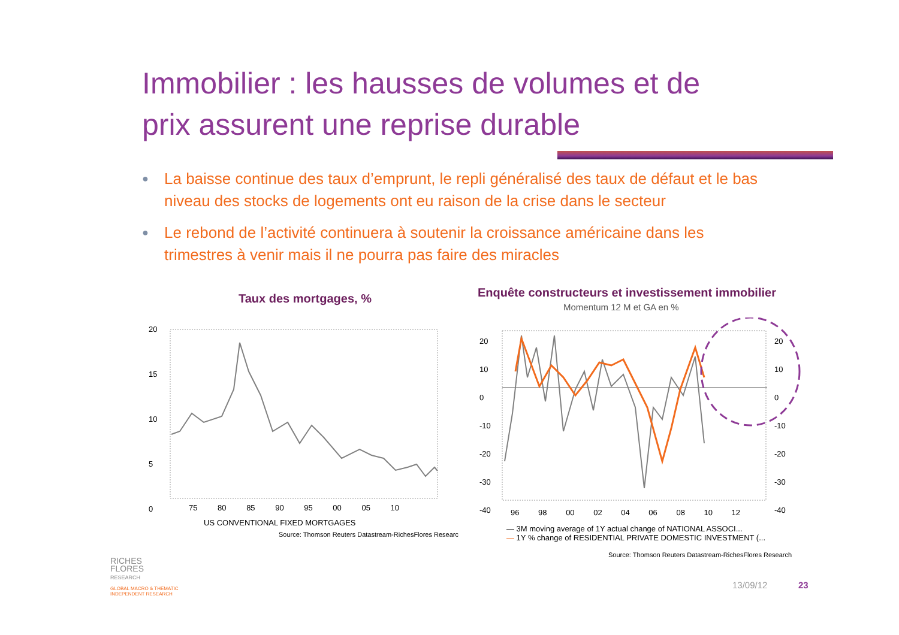Immobilier : les hausses de volumes et de
prix assurent une reprise durable
● La baisse continue des taux d’emprunt, le repli généralisé des taux de défaut et le bas niveau des stocks de logements ont eu raison de la crise dans le secteur
● Le rebond de l’activité continuera à soutenir la croissance américaine dans les trimestres à venir mais il ne pourra pas faire des miracles
Taux des mortgages, %
20
15
10
5
0
75 80 85 90 95 00 05 10
US CONVENTIONAL FIXED MORTGAGES
Source: Thomson Reuters Datastream-RichesFlores Researc
Enquête constructeurs et investissement immobilier
Momentum 12 M et GA en %
20
10
0
-10
-20
-30
-40
20
10
0
-10
-20
-30
-40
96 98 00 02 04 06 08 10 12
— 3M moving average of 1Y actual change of NATIONAL ASSOCI...
— 1Y % change of RESIDENTIAL PRIVATE DOMESTIC INVESTMENT (...
Source: Thomson Reuters Datastream-RichesFlores Research
RICHES
FLORES
RESEARCH
GLOBAL MACRO & THEMATIC
INDEPENDENT RESEARCH
13/09/12 23